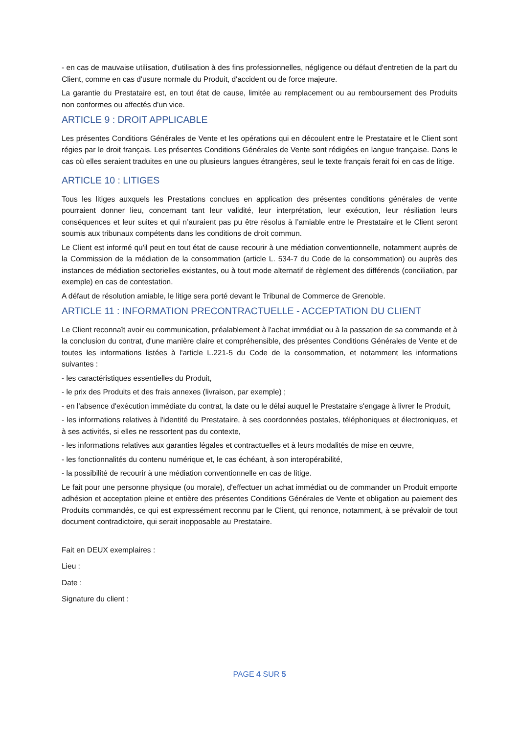- en cas de mauvaise utilisation, d'utilisation à des fins professionnelles, négligence ou défaut d'entretien de la part du Client, comme en cas d'usure normale du Produit, d'accident ou de force majeure.
La garantie du Prestataire est, en tout état de cause, limitée au remplacement ou au remboursement des Produits non conformes ou affectés d'un vice.
ARTICLE 9 : DROIT APPLICABLE
Les présentes Conditions Générales de Vente et les opérations qui en découlent entre le Prestataire et le Client sont régies par le droit français. Les présentes Conditions Générales de Vente sont rédigées en langue française. Dans le cas où elles seraient traduites en une ou plusieurs langues étrangères, seul le texte français ferait foi en cas de litige.
ARTICLE 10 : LITIGES
Tous les litiges auxquels les Prestations conclues en application des présentes conditions générales de vente pourraient donner lieu, concernant tant leur validité, leur interprétation, leur exécution, leur résiliation leurs conséquences et leur suites et qui n’auraient pas pu être résolus à l’amiable entre le Prestataire et le Client seront soumis aux tribunaux compétents dans les conditions de droit commun.
Le Client est informé qu'il peut en tout état de cause recourir à une médiation conventionnelle, notamment auprès de la Commission de la médiation de la consommation (article L. 534-7 du Code de la consommation) ou auprès des instances de médiation sectorielles existantes, ou à tout mode alternatif de règlement des différends (conciliation, par exemple) en cas de contestation.
A défaut de résolution amiable, le litige sera porté devant le Tribunal de Commerce de Grenoble.
ARTICLE 11 : INFORMATION PRECONTRACTUELLE - ACCEPTATION DU CLIENT
Le Client reconnaît avoir eu communication, préalablement à l'achat immédiat ou à la passation de sa commande et à la conclusion du contrat, d'une manière claire et compréhensible, des présentes Conditions Générales de Vente et de toutes les informations listées à l'article L.221-5 du Code de la consommation, et notamment les informations suivantes :
- les caractéristiques essentielles du Produit,
- le prix des Produits et des frais annexes (livraison, par exemple) ;
- en l'absence d'exécution immédiate du contrat, la date ou le délai auquel le Prestataire s'engage à livrer le Produit,
- les informations relatives à l'identité du Prestataire, à ses coordonnées postales, téléphoniques et électroniques, et à ses activités, si elles ne ressortent pas du contexte,
- les informations relatives aux garanties légales et contractuelles et à leurs modalités de mise en œuvre,
- les fonctionnalités du contenu numérique et, le cas échéant, à son interopérabilité,
- la possibilité de recourir à une médiation conventionnelle en cas de litige.
Le fait pour une personne physique (ou morale), d'effectuer un achat immédiat ou de commander un Produit emporte adhésion et acceptation pleine et entière des présentes Conditions Générales de Vente et obligation au paiement des Produits commandés, ce qui est expressément reconnu par le Client, qui renonce, notamment, à se prévaloir de tout document contradictoire, qui serait inopposable au Prestataire.
Fait en DEUX exemplaires :
Lieu :
Date :
Signature du client :
PAGE 4 SUR 5